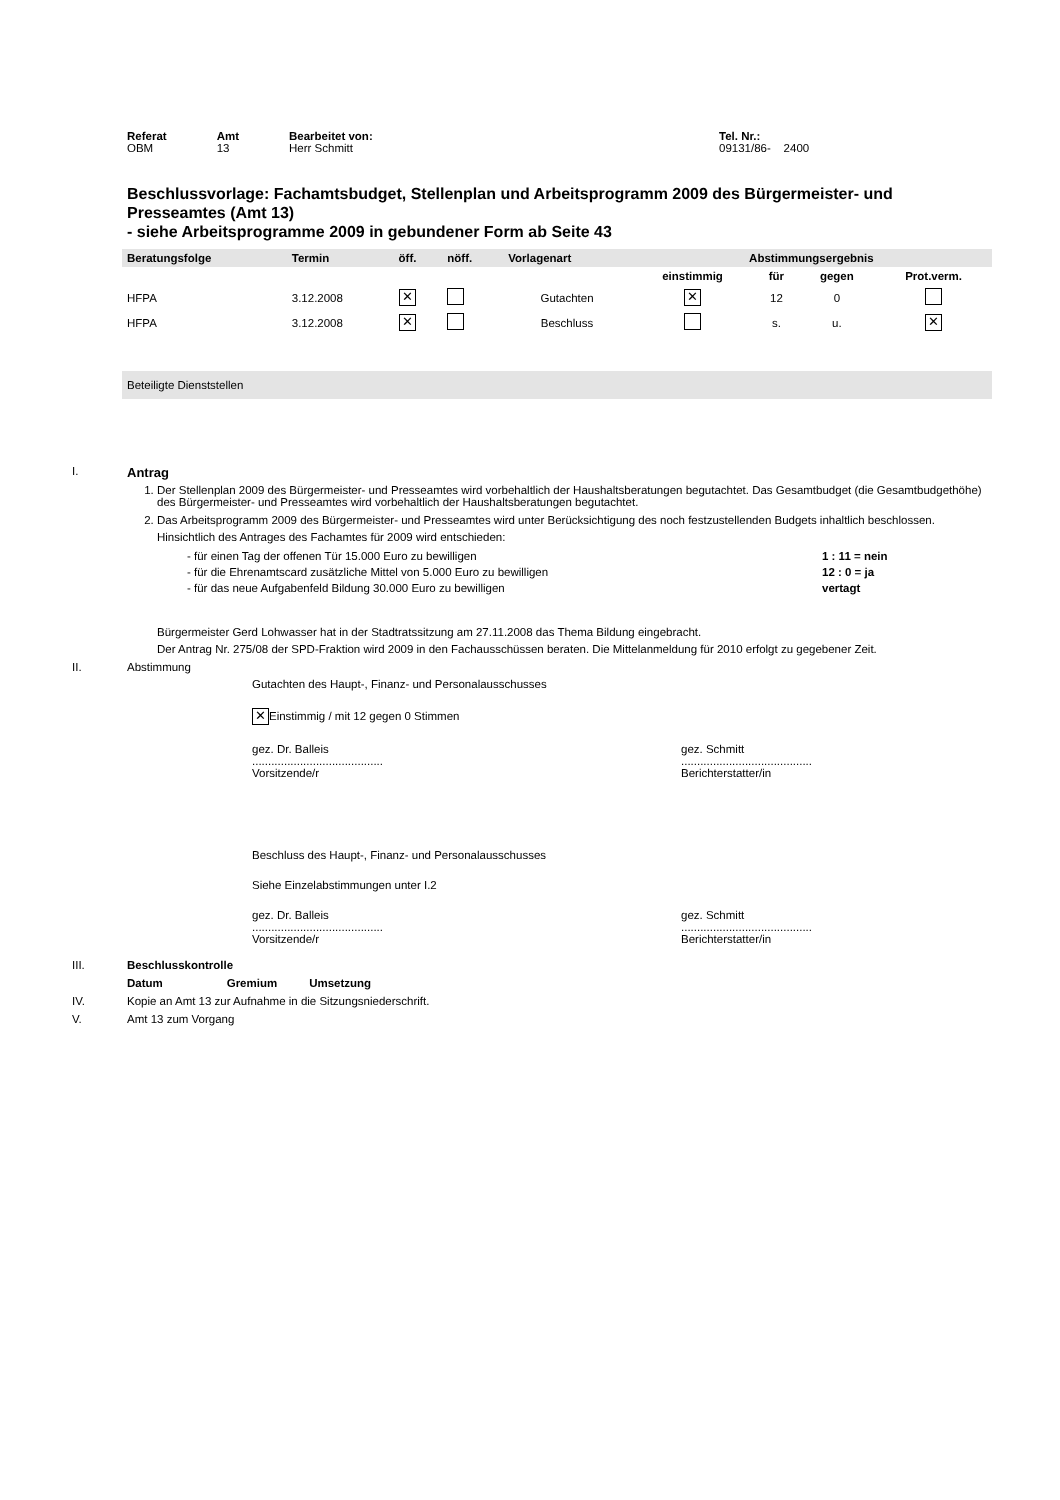| Referat OBM | Amt 13 | Bearbeitet von: Herr Schmitt | Tel. Nr.: 09131/86- 2400 |
Beschlussvorlage: Fachamtsbudget, Stellenplan und Arbeitsprogramm 2009 des Bürgermeister- und Presseamtes (Amt 13)
- siehe Arbeitsprogramme 2009 in gebundener Form ab Seite 43
| Beratungsfolge | Termin | öff. | nöff. | Vorlagenart | Abstimmungsergebnis | | | |
| --- | --- | --- | --- | --- | --- | --- | --- | --- |
| | | | | | einstimmig | für | gegen | Prot.verm. |
| HFPA | 3.12.2008 | ✕ | | Gutachten | ✕ | 12 | 0 | |
| HFPA | 3.12.2008 | ✕ | | Beschluss | | s. | u. | ✕ |
| Beteiligte Dienststellen | | | | | | | | |
I. Antrag
1. Der Stellenplan 2009 des Bürgermeister- und Presseamtes wird vorbehaltlich der Haushaltsberatungen begutachtet. Das Gesamtbudget (die Gesamtbudgethöhe) des Bürgermeister- und Presseamtes wird vorbehaltlich der Haushaltsberatungen begutachtet.
2. Das Arbeitsprogramm 2009 des Bürgermeister- und Presseamtes wird unter Berücksichtigung des noch festzustellenden Budgets inhaltlich beschlossen.
Hinsichtlich des Antrages des Fachamtes für 2009 wird entschieden:
| - für einen Tag der offenen Tür 15.000 Euro zu bewilligen | 1 : 11 = nein |
| - für die Ehrenamtscard zusätzliche Mittel von 5.000 Euro zu bewilligen | 12 : 0 = ja |
| - für das neue Aufgabenfeld Bildung 30.000 Euro zu bewilligen | vertagt |
Bürgermeister Gerd Lohwasser hat in der Stadtratssitzung am 27.11.2008 das Thema Bildung eingebracht.
Der Antrag Nr. 275/08 der SPD-Fraktion wird 2009 in den Fachausschüssen beraten. Die Mittelanmeldung für 2010 erfolgt zu gegebener Zeit.
II. Abstimmung
Gutachten des Haupt-, Finanz- und Personalausschusses
✕ Einstimmig / mit 12 gegen 0 Stimmen
gez. Dr. Balleis
.........................................
Vorsitzende/r
gez. Schmitt
.........................................
Berichterstatter/in
Beschluss des Haupt-, Finanz- und Personalausschusses
Siehe Einzelabstimmungen unter I.2
gez. Dr. Balleis
.........................................
Vorsitzende/r
gez. Schmitt
.........................................
Berichterstatter/in
III. Beschlusskontrolle
Datum Gremium Umsetzung
IV. Kopie an Amt 13 zur Aufnahme in die Sitzungsniederschrift.
V. Amt 13 zum Vorgang